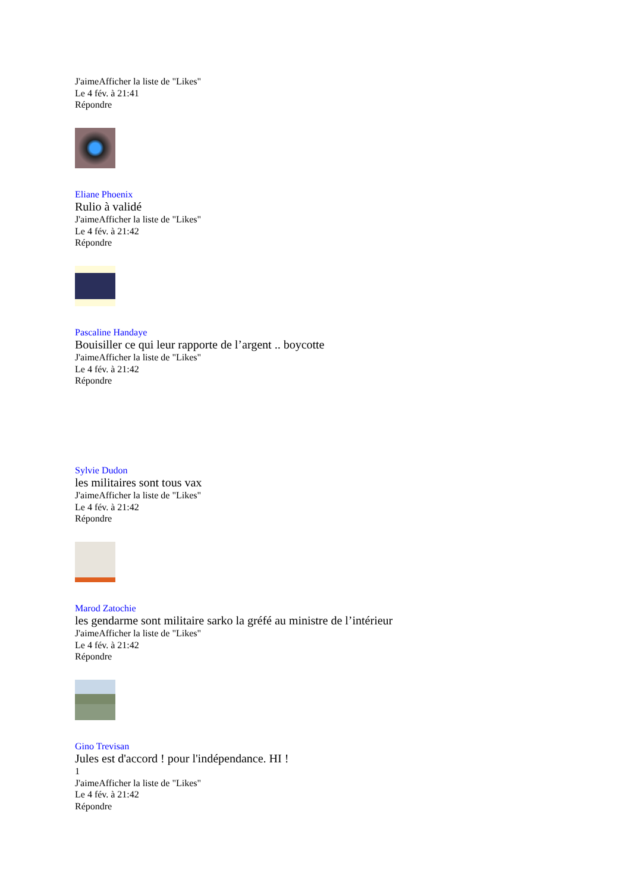J'aimeAfficher la liste de "Likes"
Le 4 fév. à 21:41
Répondre
Eliane Phoenix
Rulio à validé
J'aimeAfficher la liste de "Likes"
Le 4 fév. à 21:42
Répondre
Pascaline Handaye
Bouisiller ce qui leur rapporte de l’argent .. boycotte
J'aimeAfficher la liste de "Likes"
Le 4 fév. à 21:42
Répondre
Sylvie Dudon
les militaires sont tous vax
J'aimeAfficher la liste de "Likes"
Le 4 fév. à 21:42
Répondre
Marod Zatochie
les gendarme sont militaire sarko la gréfé au ministre de l’intérieur
J'aimeAfficher la liste de "Likes"
Le 4 fév. à 21:42
Répondre
Gino Trevisan
Jules est d'accord ! pour l'indépendance. HI !
1
J'aimeAfficher la liste de "Likes"
Le 4 fév. à 21:42
Répondre